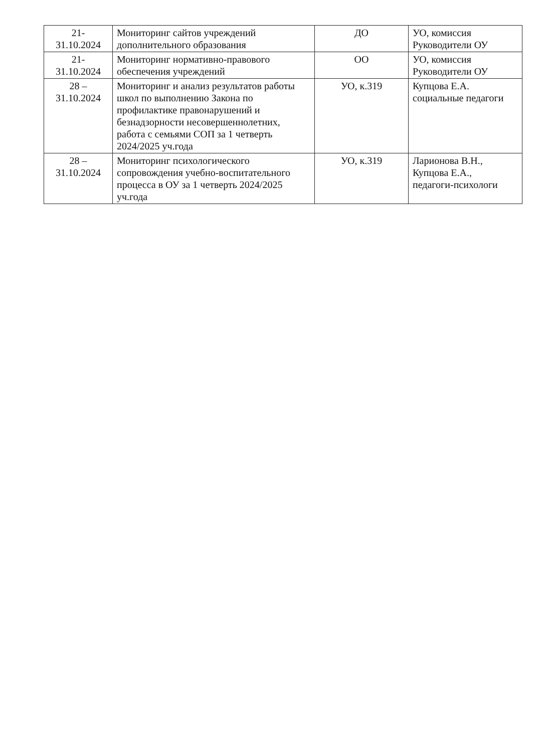| 21- 31.10.2024 | Мониторинг сайтов учреждений дополнительного образования | ДО | УО, комиссия Руководители ОУ |
| 21- 31.10.2024 | Мониторинг нормативно-правового обеспечения учреждений | ОО | УО, комиссия Руководители ОУ |
| 28 – 31.10.2024 | Мониторинг и анализ результатов работы школ по выполнению Закона по профилактике правонарушений и безнадзорности несовершеннолетних, работа с семьями СОП за 1 четверть 2024/2025 уч.года | УО, к.319 | Купцова Е.А. социальные педагоги |
| 28 – 31.10.2024 | Мониторинг психологического сопровождения учебно-воспитательного процесса в ОУ за 1 четверть 2024/2025 уч.года | УО, к.319 | Ларионова В.Н., Купцова Е.А., педагоги-психологи |